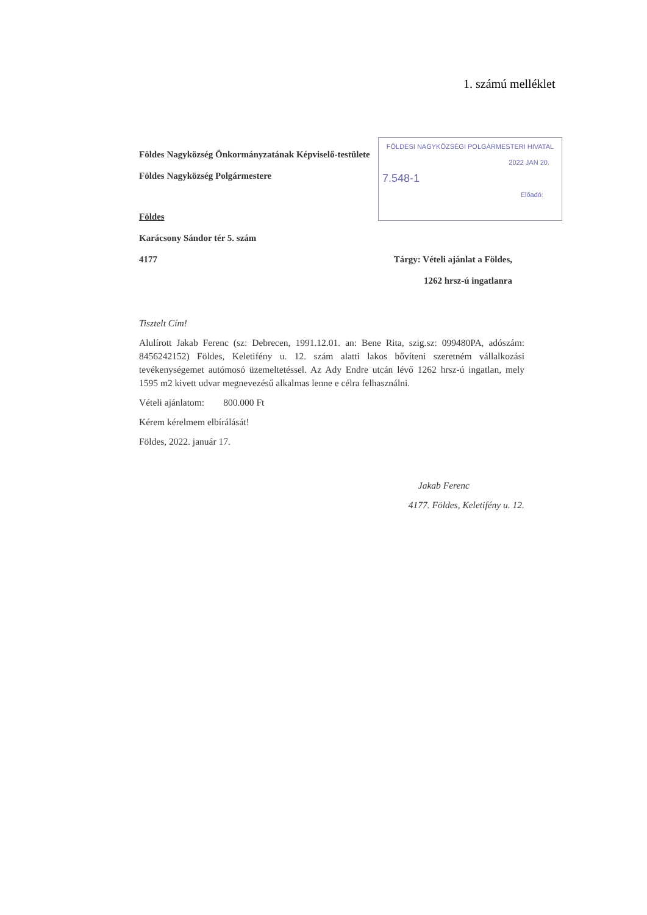1. számú melléklet
FÖLDESI NAGYKÖZSÉGI POLGÁRMESTERI HIVATAL
2022 JAN 20.
7.548-1
Előadó:
Földes Nagyközség Önkormányzatának Képviselő-testülete
Földes Nagyközség Polgármestere
Földes
Karácsony Sándor tér 5. szám
4177 Tárgy: Vételi ajánlat a Földes,
1262 hrsz-ú ingatlanra
Tisztelt Cím!
Alulírott Jakab Ferenc (sz: Debrecen, 1991.12.01. an: Bene Rita, szig.sz: 099480PA, adószám: 8456242152) Földes, Keletifény u. 12. szám alatti lakos bővíteni szeretném vállalkozási tevékenységemet autómosó üzemeltetéssel. Az Ady Endre utcán lévő 1262 hrsz-ú ingatlan, mely 1595 m2 kivett udvar megnevezésű alkalmas lenne e célra felhasználni.
Vételi ajánlatom: 800.000 Ft
Kérem kérelmem elbírálását!
Földes, 2022. január 17.
Jakab Ferenc
4177. Földes, Keletifény u. 12.